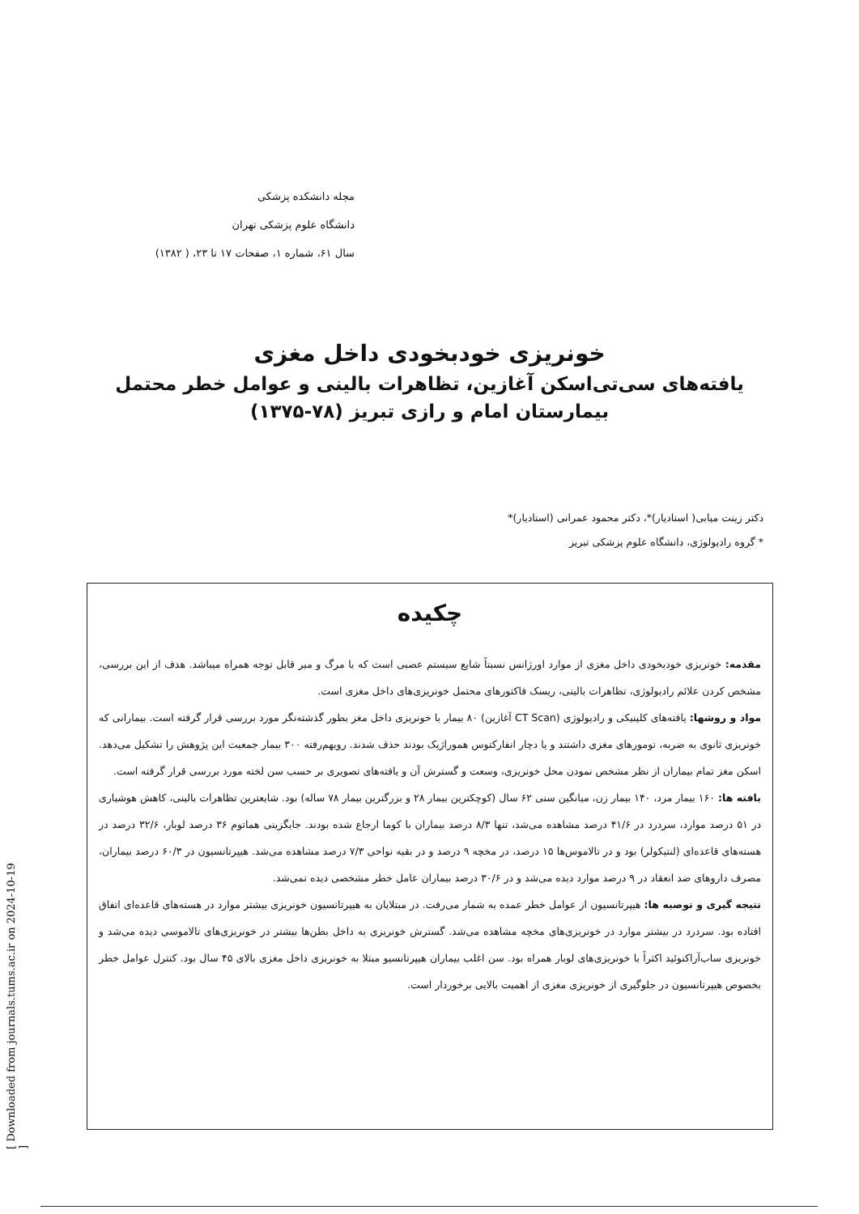[ Downloaded from journals.tums.ac.ir on 2024-10-19 ]
مجله دانشکده پزشکی
دانشگاه علوم پزشکی تهران
سال ۶۱، شماره ۱، صفحات ۱۷ تا ۲۳، ( ۱۳۸۲)
خونریزی خودبخودی داخل مغزی
یافته‌های سی‌تی‌اسکن آغازین، تظاهرات بالینی و عوامل خطر محتمل
بیمارستان امام و رازی تبریز (۷۸-۱۳۷۵)
دکتر زینت میابی( استادیار)*، دکتر محمود عمرانی (استادیار)*
* گروه رادیولوژی، دانشگاه علوم پزشکی تبریز
چکیده
مقدمه: خونریزی خودبخودی داخل مغزی از موارد اورژانس نسبتاً شایع سیستم عصبی است که با مرگ و میر قابل توجه همراه میباشد. هدف از این بررسی، مشخص کردن علائم رادیولوژی، تظاهرات بالینی، ریسک فاکتورهای محتمل خونریزی‌های داخل مغزی است.
مواد و روشها: یافته‌های کلینیکی و رادیولوژی (CT Scan آغازین) ۸۰ بیمار با خونریزی داخل مغز بطور گذشته‌نگر مورد بررسی قرار گرفته است. بیمارانی که خونریزی ثانوی به ضربه، تومورهای مغزی داشتند و یا دچار انفارکتوس هموراژیک بودند حذف شدند. رویهم‌رفته ۳۰۰ بیمار جمعیت این پژوهش را تشکیل می‌دهد. اسکن مغز تمام بیماران از نظر مشخص نمودن محل خونریزی، وسعت و گسترش آن و یافته‌های تصویری بر حسب سن لخته مورد بررسی قرار گرفته است.
یافته ها: ۱۶۰ بیمار مرد، ۱۴۰ بیمار زن، میانگین سنی ۶۲ سال (کوچکترین بیمار ۲۸ و بزرگترین بیمار ۷۸ ساله) بود. شایعترین تظاهرات بالینی، کاهش هوشیاری در ۵۱ درصد موارد، سردرد در ۴۱/۶ درصد مشاهده می‌شد، تنها ۸/۳ درصد بیماران با کوما ارجاع شده بودند. جایگزینی هماتوم ۳۶ درصد لوبار، ۳۲/۶ درصد در هسته‌های قاعده‌ای (لنتیکولر) بود و در تالاموس‌ها ۱۵ درصد، در مخچه ۹ درصد و در بقیه نواحی ۷/۳ درصد مشاهده می‌شد. هیپرتانسیون در ۶۰/۳ درصد بیماران، مصرف داروهای ضد انعقاد در ۹ درصد موارد دیده می‌شد و در ۳۰/۶ درصد بیماران عامل خطر مشخصی دیده نمی‌شد.
نتیجه گیری و توصیه ها: هیپرتانسیون از عوامل خطر عمده به شمار می‌رفت. در مبتلایان به هیپرتانسیون خونریزی بیشتر موارد در هسته‌های قاعده‌ای اتفاق افتاده بود. سردرد در بیشتر موارد در خونریزی‌های مخچه مشاهده می‌شد. گسترش خونریزی به داخل بطن‌ها بیشتر در خونریزی‌های تالاموسی دیده می‌شد و خونریزی ساب‌آراکنوئید اکثراً با خونریزی‌های لوبار همراه بود. سن اغلب بیماران هیپرتانسیو مبتلا به خونریزی داخل مغزی بالای ۴۵ سال بود. کنترل عوامل خطر بخصوص هیپرتانسیون در جلوگیری از خونریزی مغزی از اهمیت بالایی برخوردار است.